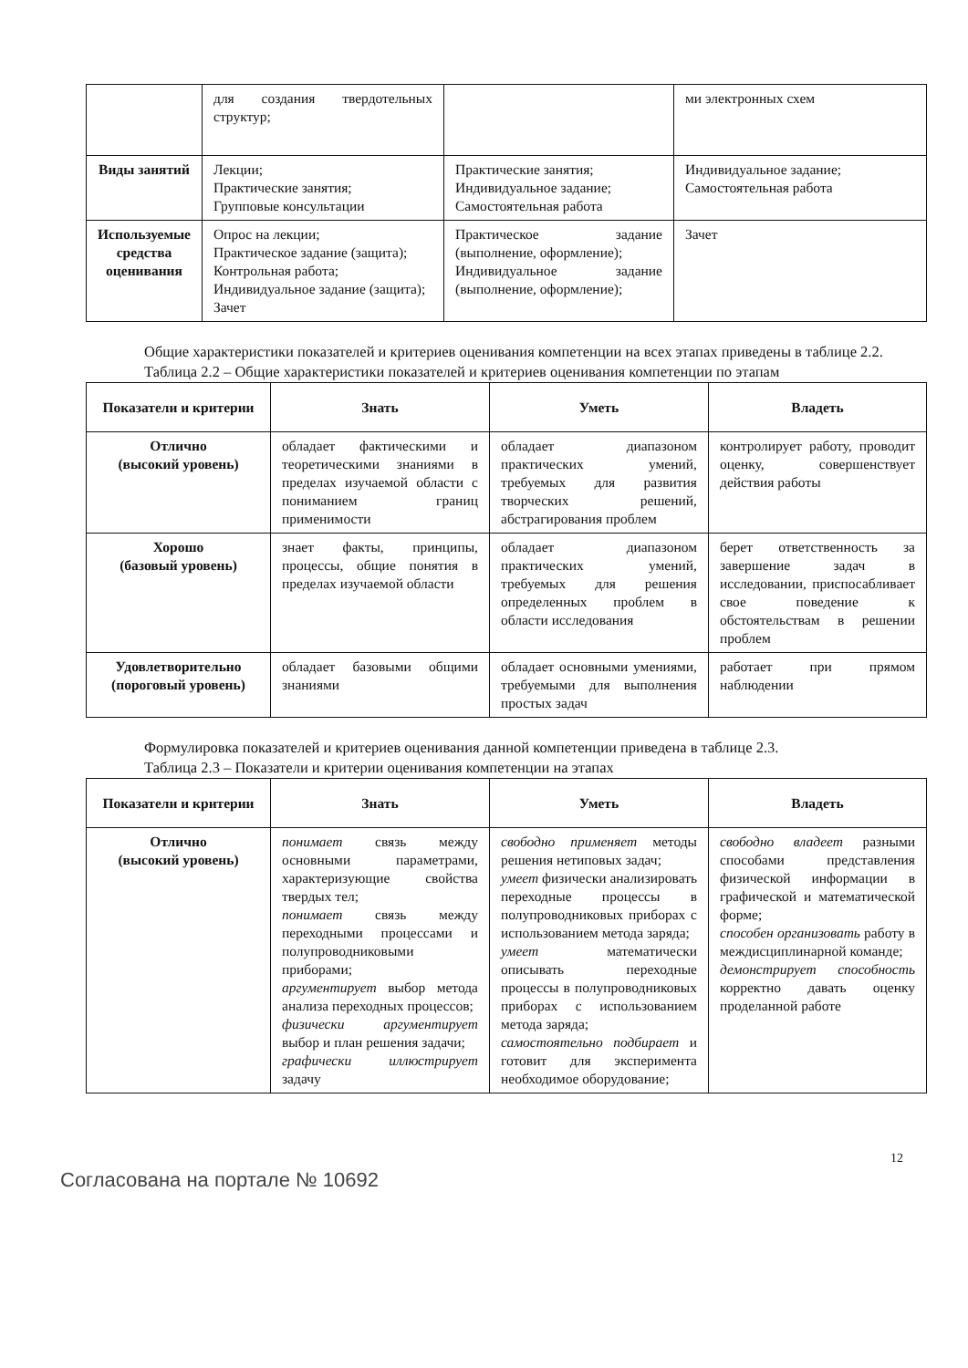| | для создания твердотельных структур; | | ми электронных схем |
| Виды занятий | Лекции; Практические занятия; Групповые консультации | Практические занятия; Индивидуальное задание; Самостоятельная работа | Индивидуальное задание; Самостоятельная работа |
| Используемые средства оценивания | Опрос на лекции; Практическое задание (защита); Контрольная работа; Индивидуальное задание (защита); Зачет | Практическое задание (выполнение, оформление); Индивидуальное задание (выполнение, оформление); | Зачет |
Общие характеристики показателей и критериев оценивания компетенции на всех этапах приведены в таблице 2.2.
Таблица 2.2 – Общие характеристики показателей и критериев оценивания компетенции по этапам
| Показатели и критерии | Знать | Уметь | Владеть |
| --- | --- | --- | --- |
| Отлично (высокий уровень) | обладает фактическими и теоретическими знаниями в пределах изучаемой области с пониманием границ применимости | обладает диапазоном практических умений, требуемых для развития творческих решений, абстрагирования проблем | контролирует работу, проводит оценку, совершенствует действия работы |
| Хорошо (базовый уровень) | знает факты, принципы, процессы, общие понятия в пределах изучаемой области | обладает диапазоном практических умений, требуемых для решения определенных проблем в области исследования | берет ответственность за завершение задач в исследовании, приспосабливает свое поведение к обстоятельствам в решении проблем |
| Удовлетворительно (пороговый уровень) | обладает базовыми общими знаниями | обладает основными умениями, требуемыми для выполнения простых задач | работает при прямом наблюдении |
Формулировка показателей и критериев оценивания данной компетенции приведена в таблице 2.3.
Таблица 2.3 – Показатели и критерии оценивания компетенции на этапах
| Показатели и критерии | Знать | Уметь | Владеть |
| --- | --- | --- | --- |
| Отлично (высокий уровень) | понимает связь между основными параметрами, характеризующие свойства твердых тел; понимает связь между переходными процессами и полупроводниковыми приборами; аргументирует выбор метода анализа переходных процессов; физически аргументирует выбор и план решения задачи; графически иллюстрирует задачу | свободно применяет методы решения нетиповых задач; умеет физически анализировать переходные процессы в полупроводниковых приборах с использованием метода заряда; умеет математически описывать переходные процессы в полупроводниковых приборах с использованием метода заряда; самостоятельно подбирает и готовит для эксперимента необходимое оборудование; | свободно владеет разными способами представления физической информации в графической и математической форме; способен организовать работу в междисциплинарной команде; демонстрирует способность корректно давать оценку проделанной работе |
12
Согласована на портале № 10692